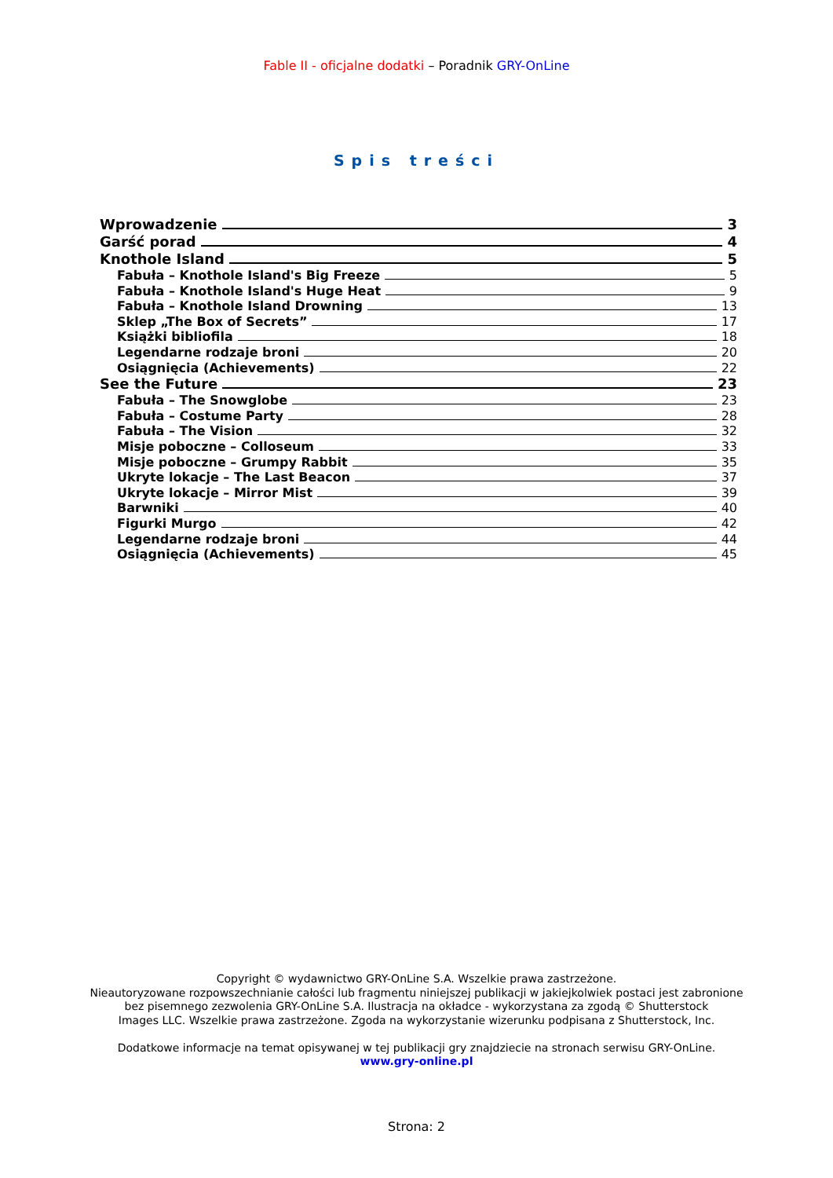Fable II - oficjalne dodatki – Poradnik GRY-OnLine
Spis treści
Wprowadzenie 3
Garść porad 4
Knothole Island 5
Fabuła – Knothole Island's Big Freeze 5
Fabuła – Knothole Island's Huge Heat 9
Fabuła – Knothole Island Drowning 13
Sklep „The Box of Secrets” 17
Książki bibliofila 18
Legendarne rodzaje broni 20
Osiągnięcia (Achievements) 22
See the Future 23
Fabuła – The Snowglobe 23
Fabuła – Costume Party 28
Fabuła – The Vision 32
Misje poboczne – Colloseum 33
Misje poboczne – Grumpy Rabbit 35
Ukryte lokacje – The Last Beacon 37
Ukryte lokacje – Mirror Mist 39
Barwniki 40
Figurki Murgo 42
Legendarne rodzaje broni 44
Osiągnięcia (Achievements) 45
Copyright © wydawnictwo GRY-OnLine S.A. Wszelkie prawa zastrzeżone.
Nieautoryzowane rozpowszechnianie całości lub fragmentu niniejszej publikacji w jakiejkolwiek postaci jest zabronione
bez pisemnego zezwolenia GRY-OnLine S.A. Ilustracja na okładce - wykorzystana za zgodą © Shutterstock
Images LLC. Wszelkie prawa zastrzeżone. Zgoda na wykorzystanie wizerunku podpisana z Shutterstock, Inc.
Dodatkowe informacje na temat opisywanej w tej publikacji gry znajdziecie na stronach serwisu GRY-OnLine.
www.gry-online.pl
Strona: 2